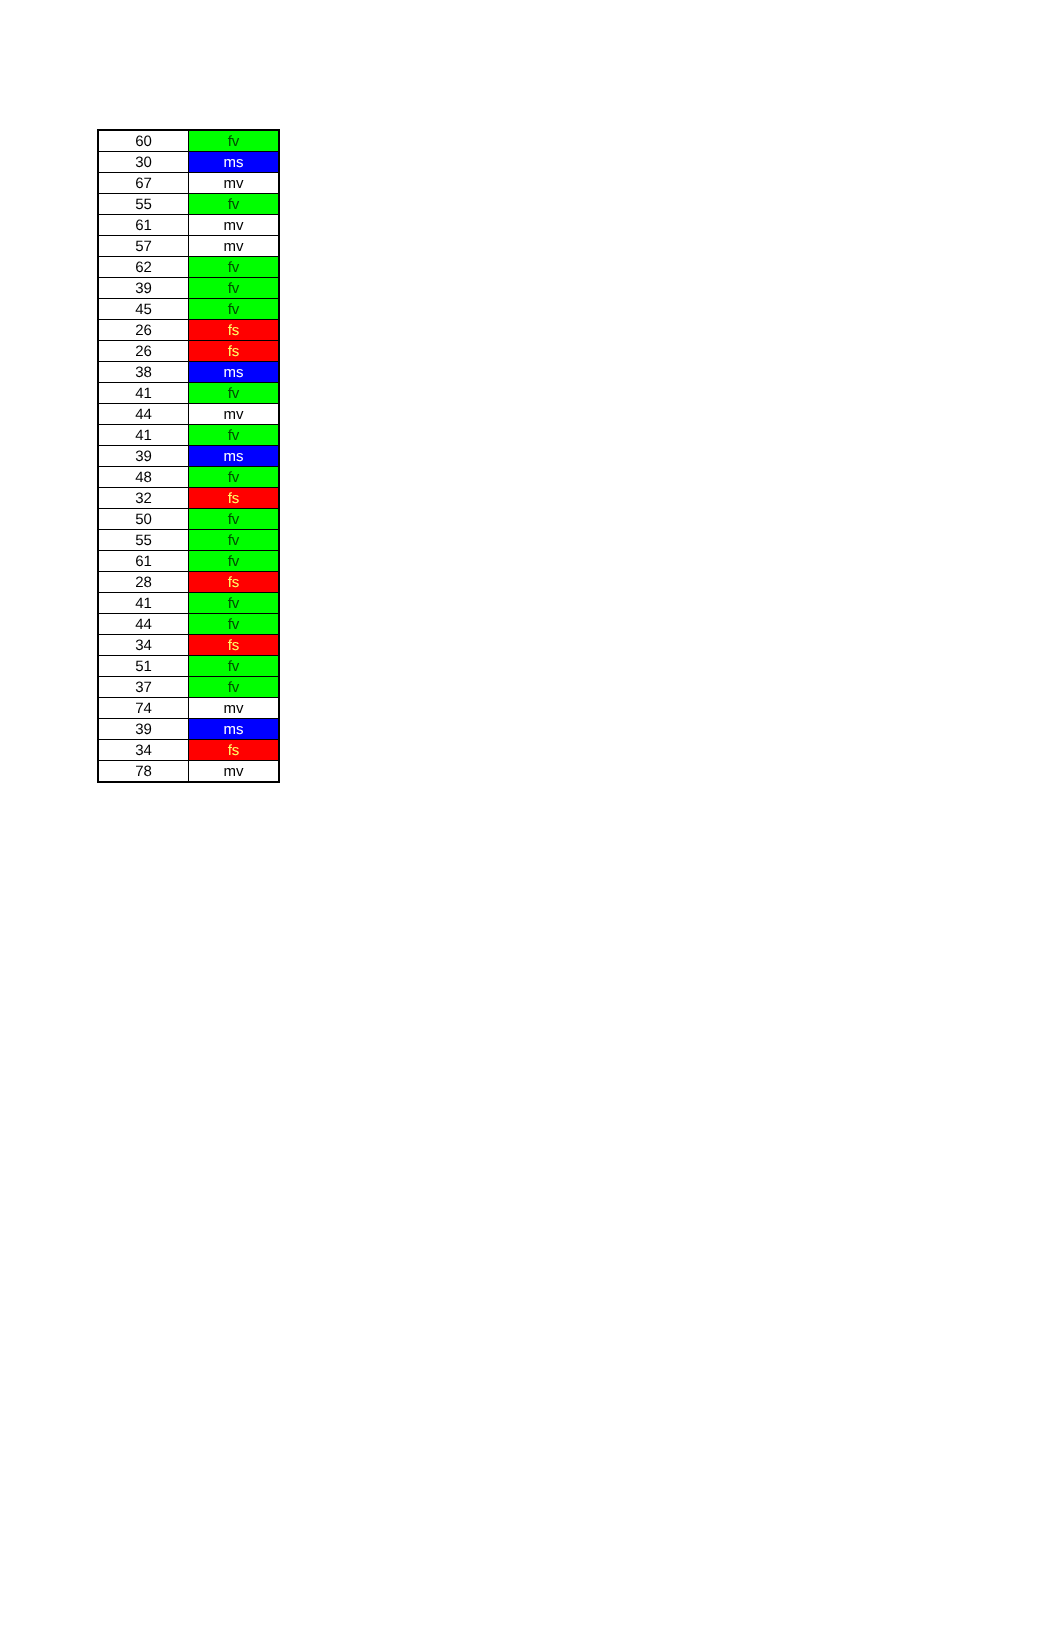| 60 | fv |
| 30 | ms |
| 67 | mv |
| 55 | fv |
| 61 | mv |
| 57 | mv |
| 62 | fv |
| 39 | fv |
| 45 | fv |
| 26 | fs |
| 26 | fs |
| 38 | ms |
| 41 | fv |
| 44 | mv |
| 41 | fv |
| 39 | ms |
| 48 | fv |
| 32 | fs |
| 50 | fv |
| 55 | fv |
| 61 | fv |
| 28 | fs |
| 41 | fv |
| 44 | fv |
| 34 | fs |
| 51 | fv |
| 37 | fv |
| 74 | mv |
| 39 | ms |
| 34 | fs |
| 78 | mv |